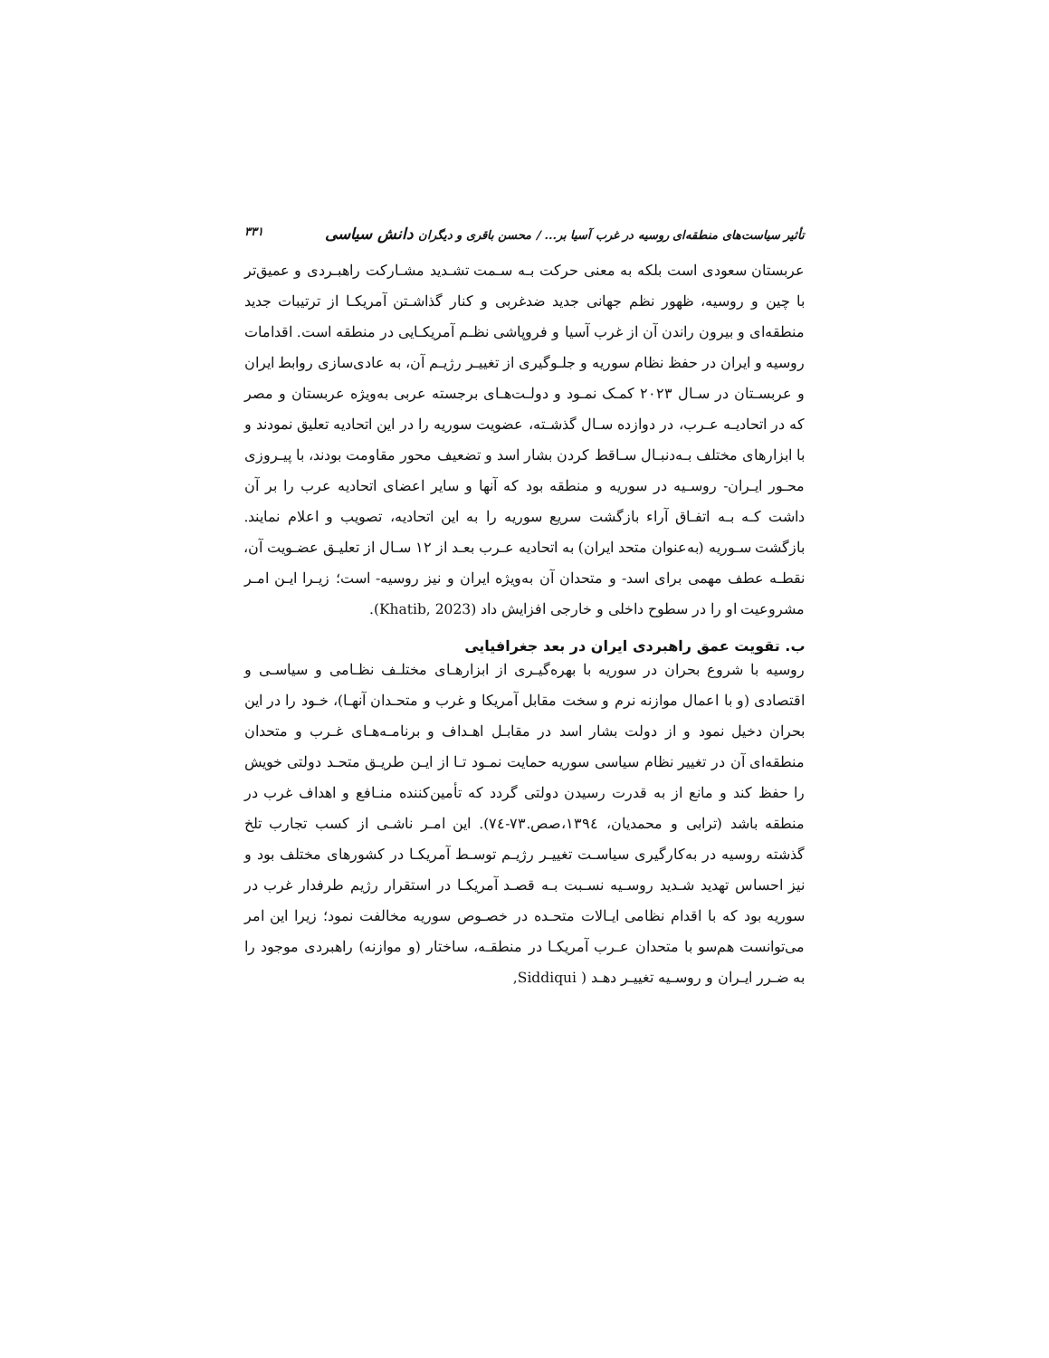تأثیر سیاست‌های منطقه‌ای روسیه در غرب آسیا بر... / محسن باقری و دیگران دانش سیاسی ۳۳۱
عربستان سعودی است بلکه به معنی حرکت بـه سـمت تشـدید مشـارکت راهبـردی و عمیق‌تر با چین و روسیه، ظهور نظم جهانی جدید ضدغربی و کنار گذاشـتن آمریکـا از ترتیبات جدید منطقه‌ای و بیرون راندن آن از غرب آسیا و فروپاشی نظـم آمریکـایی در منطقه است. اقدامات روسیه و ایران در حفظ نظام سوریه و جلـوگیری از تغییـر رژیـم آن، به عادی‌سازی روابط ایران و عربسـتان در سـال ۲۰۲۳ کمـک نمـود و دولـت‌هـای برجسته عربی به‌ویژه عربستان و مصر که در اتحادیـه عـرب، در دوازده سـال گذشـته، عضویت سوریه را در این اتحادیه تعلیق نمودند و با ابزارهای مختلف بـه‌دنبـال سـاقط کردن بشار اسد و تضعیف محور مقاومت بودند، با پیـروزی محـور ایـران- روسـیه در سوریه و منطقه بود که آنها و سایر اعضای اتحادیه عرب را بر آن داشت کـه بـه اتفـاق آراء بازگشت سریع سوریه را به این اتحادیه، تصویب و اعلام نمایند. بازگشت سـوریه (به‌عنوان متحد ایران) به اتحادیه عـرب بعـد از ۱۲ سـال از تعلیـق عضـویت آن، نقطـه عطف مهمی برای اسد- و متحدان آن به‌ویژه ایران و نیز روسیه- است؛ زیـرا ایـن امـر مشروعیت او را در سطوح داخلی و خارجی افزایش داد (Khatib, 2023).
ب. تقویت عمق راهبردی ایران در بعد جغرافیایی
روسیه با شروع بحران در سوریه با بهره‌گیـری از ابزارهـای مختلـف نظـامی و سیاسـی و اقتصادی (و با اعمال موازنه نرم و سخت مقابل آمریکا و غرب و متحـدان آنهـا)، خـود را در این بحران دخیل نمود و از دولت بشار اسد در مقابـل اهـداف و برنامـه‌هـای غـرب و متحدان منطقه‌ای آن در تغییر نظام سیاسی سوریه حمایت نمـود تـا از ایـن طریـق متحـد دولتی خویش را حفظ کند و مانع از به قدرت رسیدن دولتی گردد که تأمین‌کننده منـافع و اهداف غرب در منطقه باشد (ترابی و محمدیان، ۱۳۹٤،صص.۷۳-۷٤). این امـر ناشـی از کسب تجارب تلخ گذشته روسیه در به‌کارگیری سیاسـت تغییـر رژیـم توسـط آمریکـا در کشورهای مختلف بود و نیز احساس تهدید شـدید روسـیه نسـبت بـه قصـد آمریکـا در استقرار رژیم طرفدار غرب در سوریه بود که با اقدام نظامی ایـالات متحـده در خصـوص سوریه مخالفت نمود؛ زیرا این امر می‌توانست هم‌سو با متحدان عـرب آمریکـا در منطقـه، ساختار (و موازنه) راهبردی موجود را به ضـرر ایـران و روسـیه تغییـر دهـد ( Siddiqui,